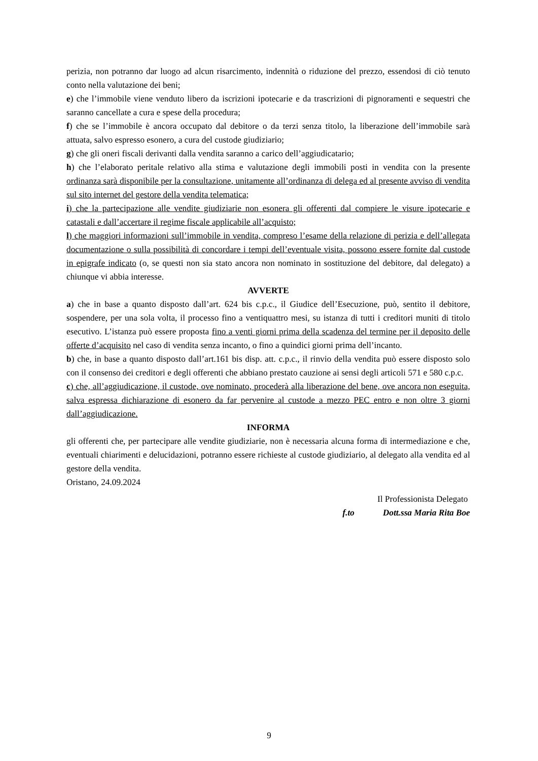perizia, non potranno dar luogo ad alcun risarcimento, indennità o riduzione del prezzo, essendosi di ciò tenuto conto nella valutazione dei beni;
e) che l’immobile viene venduto libero da iscrizioni ipotecarie e da trascrizioni di pignoramenti e sequestri che saranno cancellate a cura e spese della procedura;
f) che se l’immobile è ancora occupato dal debitore o da terzi senza titolo, la liberazione dell’immobile sarà attuata, salvo espresso esonero, a cura del custode giudiziario;
g) che gli oneri fiscali derivanti dalla vendita saranno a carico dell’aggiudicatario;
h) che l’elaborato peritale relativo alla stima e valutazione degli immobili posti in vendita con la presente ordinanza sarà disponibile per la consultazione, unitamente all’ordinanza di delega ed al presente avviso di vendita sul sito internet del gestore della vendita telematica;
i) che la partecipazione alle vendite giudiziarie non esonera gli offerenti dal compiere le visure ipotecarie e catastali e dall’accertare il regime fiscale applicabile all’acquisto;
l) che maggiori informazioni sull’immobile in vendita, compreso l’esame della relazione di perizia e dell’allegata documentazione o sulla possibilità di concordare i tempi dell’eventuale visita, possono essere fornite dal custode in epigrafe indicato (o, se questi non sia stato ancora non nominato in sostituzione del debitore, dal delegato) a chiunque vi abbia interesse.
AVVERTE
a) che in base a quanto disposto dall’art. 624 bis c.p.c., il Giudice dell’Esecuzione, può, sentito il debitore, sospendere, per una sola volta, il processo fino a ventiquattro mesi, su istanza di tutti i creditori muniti di titolo esecutivo. L’istanza può essere proposta fino a venti giorni prima della scadenza del termine per il deposito delle offerte d’acquisito nel caso di vendita senza incanto, o fino a quindici giorni prima dell’incanto.
b) che, in base a quanto disposto dall’art.161 bis disp. att. c.p.c., il rinvio della vendita può essere disposto solo con il consenso dei creditori e degli offerenti che abbiano prestato cauzione ai sensi degli articoli 571 e 580 c.p.c.
c) che, all’aggiudicazione, il custode, ove nominato, procederà alla liberazione del bene, ove ancora non eseguita, salva espressa dichiarazione di esonero da far pervenire al custode a mezzo PEC entro e non oltre 3 giorni dall’aggiudicazione.
INFORMA
gli offerenti che, per partecipare alle vendite giudiziarie, non è necessaria alcuna forma di intermediazione e che, eventuali chiarimenti e delucidazioni, potranno essere richieste al custode giudiziario, al delegato alla vendita ed al gestore della vendita.
Oristano, 24.09.2024
Il Professionista Delegato
f.to Dott.ssa Maria Rita Boe
9